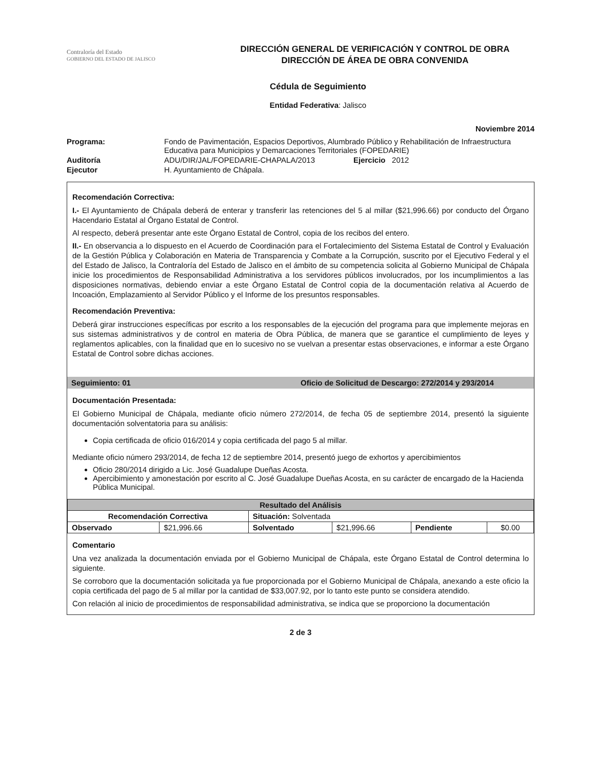Contraloría del Estado
GOBIERNO DEL ESTADO DE JALISCO
DIRECCIÓN GENERAL DE VERIFICACIÓN Y CONTROL DE OBRA
DIRECCIÓN DE ÁREA DE OBRA CONVENIDA
Cédula de Seguimiento
Entidad Federativa: Jalisco
Noviembre 2014
| Programa: | Fondo de Pavimentación, Espacios Deportivos, Alumbrado Público y Rehabilitación de Infraestructura Educativa para Municipios y Demarcaciones Territoriales (FOPEDARIE) |
| Auditoría | ADU/DIR/JAL/FOPEDARIE-CHAPALA/2013 Ejercicio 2012 |
| Ejecutor | H. Ayuntamiento de Chápala. |
Recomendación Correctiva:
I.- El Ayuntamiento de Chápala deberá de enterar y transferir las retenciones del 5 al millar ($21,996.66) por conducto del Órgano Hacendario Estatal al Órgano Estatal de Control.
Al respecto, deberá presentar ante este Órgano Estatal de Control, copia de los recibos del entero.
II.- En observancia a lo dispuesto en el Acuerdo de Coordinación para el Fortalecimiento del Sistema Estatal de Control y Evaluación de la Gestión Pública y Colaboración en Materia de Transparencia y Combate a la Corrupción, suscrito por el Ejecutivo Federal y el del Estado de Jalisco, la Contraloría del Estado de Jalisco en el ámbito de su competencia solicita al Gobierno Municipal de Chápala inicie los procedimientos de Responsabilidad Administrativa a los servidores públicos involucrados, por los incumplimientos a las disposiciones normativas, debiendo enviar a este Órgano Estatal de Control copia de la documentación relativa al Acuerdo de Incoación, Emplazamiento al Servidor Público y el Informe de los presuntos responsables.
Recomendación Preventiva:
Deberá girar instrucciones específicas por escrito a los responsables de la ejecución del programa para que implemente mejoras en sus sistemas administrativos y de control en materia de Obra Pública, de manera que se garantice el cumplimiento de leyes y reglamentos aplicables, con la finalidad que en lo sucesivo no se vuelvan a presentar estas observaciones, e informar a este Órgano Estatal de Control sobre dichas acciones.
Seguimiento: 01 Oficio de Solicitud de Descargo: 272/2014 y 293/2014
Documentación Presentada:
El Gobierno Municipal de Chápala, mediante oficio número 272/2014, de fecha 05 de septiembre 2014, presentó la siguiente documentación solventatoria para su análisis:
Copia certificada de oficio 016/2014 y copia certificada del pago 5 al millar.
Mediante oficio número 293/2014, de fecha 12 de septiembre 2014, presentó juego de exhortos y apercibimientos
Oficio 280/2014 dirigido a Lic. José Guadalupe Dueñas Acosta.
Apercibimiento y amonestación por escrito al C. José Guadalupe Dueñas Acosta, en su carácter de encargado de la Hacienda Pública Municipal.
| Resultado del Análisis | | | | | |
| --- | --- | --- | --- | --- | --- |
| Recomendación Correctiva | | Situación: Solventada | | | |
| Observado | $21,996.66 | Solventado | $21,996.66 | Pendiente | $0.00 |
Comentario
Una vez analizada la documentación enviada por el Gobierno Municipal de Chápala, este Órgano Estatal de Control determina lo siguiente.
Se corroboro que la documentación solicitada ya fue proporcionada por el Gobierno Municipal de Chápala, anexando a este oficio la copia certificada del pago de 5 al millar por la cantidad de $33,007.92, por lo tanto este punto se considera atendido.
Con relación al inicio de procedimientos de responsabilidad administrativa, se indica que se proporciono la documentación
2 de 3